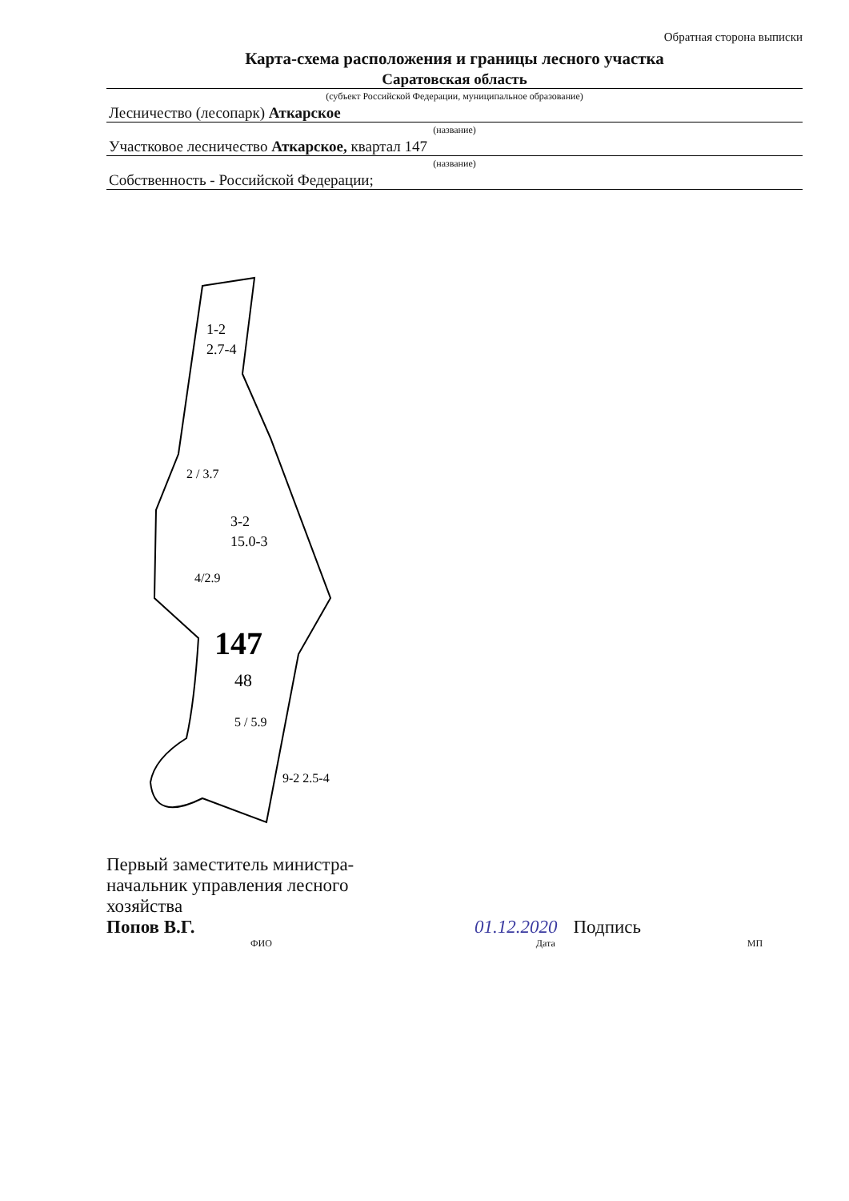Обратная сторона выписки
Карта-схема расположения и границы лесного участка
Саратовская область
(субъект Российской Федерации, муниципальное образование)
Лесничество (лесопарк) Аткарское
(название)
Участковое лесничество Аткарское, квартал 147
(название)
Собственность - Российской Федерации;
1-2
2.7-4
2 / 3.7
3-2
15.0-3
4/2.9
147
48
5 / 5.9
9-2 2.5-4
Первый заместитель министра-начальник управления лесного хозяйства
Попов В.Г.
01.12.2020 Подпись
ФИО Дата МП